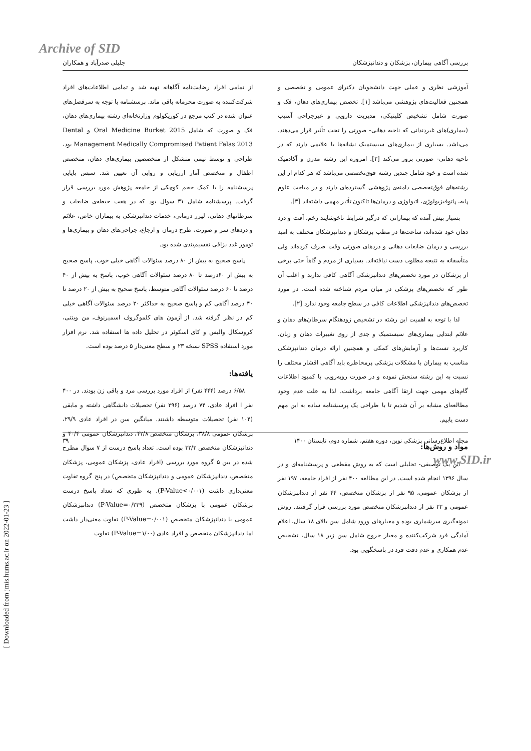Archive of SID
بررسی آگاهی بیماران، پزشکان و دندانپزشکان جلیلی صدرآباد و همکاران
آموزشی نظری و عملی جهت دانشجویان دکترای عمومی و تخصصی و همچنین فعالیت‌های پژوهشی می‌باشد [۱]. تخصص بیماری‌های دهان، فک و صورت شامل تشخیص کلینیکی، مدیریت دارویی و غیرجراحی آسیب (بیماری)های غیردندانی که ناحیه دهانی- صورتی را تحت تأثیر قرار می‌دهند، می‌باشد. بسیاری از بیماری‌های سیستمیک نشانه‌ها یا علایمی دارند که در ناحیه دهانی- صورتی بروز می‌کند [۲]. امروزه این رشته مدرن و آکادمیک شده است و خود شامل چندین رشته فوق‌تخصصی می‌باشد که هر کدام از این رشته‌های فوق‌تخصصی دامنه‌ی پژوهشی گسترده‌ای دارند و در مباحث علوم پایه، پاتوفیزیولوژی، اتیولوژی و درمان‌ها تاکنون تأثیر مهمی داشته‌اند [۳].
بسیار پیش آمده که بیمارانی که درگیر شرایط ناخوشایند زخم، آفت و درد دهان خود شده‌اند، ساعت‌ها در مطب پزشکان و دندانپزشکان مختلف به امید بررسی و درمان ضایعات دهانی و دردهای صورتی وقت صرف کرده‌اند ولی متأسفانه به نتیجه مطلوب دست نیافته‌اند. بسیاری از مردم و گاهاً حتی برخی از پزشکان در مورد تخصص‌های دندانپزشکی آگاهی کافی ندارند و اغلب آن طور که تخصص‌های پزشکی در میان مردم شناخته شده است، در مورد تخصص‌های دندانپزشکی اطلاعات کافی در سطح جامعه وجود ندارد [۲].
لذا با توجه به اهمیت این رشته در تشخیص زودهنگام سرطان‌های دهان و علائم ابتدایی بیماری‌های سیستمیک و جدی از روی تغییرات دهان و زبان، کاربرد تست‌ها و آزمایش‌های کمکی و همچنین ارائه درمان دندانپزشکی مناسب به بیماران با مشکلات پزشکی پرمخاطره باید آگاهی اقشار مختلف را نسبت به این رشته سنجش نموده و در صورت روبه‌رویی با کمبود اطلاعات گام‌های مهمی جهت ارتقا آگاهی جامعه برداشت. لذا به علت عدم وجود مطالعه‌ای مشابه بر آن شدیم تا با طراحی یک پرسشنامه ساده به این مهم دست یابیم.
مواد و روش‌ها:
این یک توصیفی- تحلیلی است که به روش مقطعی و پرسشنامه‌ای و در سال ۱۳۹۶ انجام شده است. در این مطالعه ۴۰۰ نفر از افراد جامعه، ۱۹۷ نفر از پزشکان عمومی، ۹۵ نفر از پزشکان متخصص، ۴۴ نفر از دندانپزشکان عمومی و ۲۲ نفر از دندانپزشکان متخصص مورد بررسی قرار گرفتند. روش نمونه‌گیری سرشماری بوده و معیارهای ورود شامل سن بالای ۱۸ سال، اعلام آمادگی فرد شرکت‌کننده و معیار خروج شامل سن زیر ۱۸ سال، تشخیص عدم همکاری و عدم دقت فرد در پاسخگویی بود.
از تمامی افراد رضایت‌نامه آگاهانه تهیه شد و تمامی اطلاعات‌های افراد شرکت‌کننده به صورت محرمانه باقی ماند. پرسشنامه با توجه به سرفصل‌های عنوان شده در کتب مرجع در کوریکولوم وزارتخانه‌ای رشته بیماری‌های دهان، فک و صورت که شامل Oral Medicine Burket 2015 و Dental Management Medically Compromised Patient Falas 2013 بود، طراحی و توسط تیمی متشکل از متخصصین بیماری‌های دهان، متخصص اطفال و متخصص آمار ارزیابی و روایی آن تعیین شد. سپس پایایی پرسشنامه را با کمک حجم کوچکی از جامعه پژوهش مورد بررسی قرار گرفت. پرسشنامه شامل ۳۱ سوال بود که در هفت حیطه‌ی ضایعات و سرطانهای دهانی، لیزر درمانی، خدمات دندانپزشکی به بیماران خاص، علائم و دردهای سر و صورت، طرح درمان و ارجاع، جراحی‌های دهان و بیماری‌ها و تومور غدد بزاقی تقسیم‌بندی شده بود.
پاسخ صحیح به بیش از ۸۰ درصد سئوالات آگاهی خیلی خوب، پاسخ صحیح به بیش از ۶۰درصد تا ۸۰ درصد سئوالات آگاهی خوب، پاسخ به بیش از ۴۰ درصد تا ۶۰ درصد سئوالات آگاهی متوسط، پاسخ صحیح به بیش از ۲۰ درصد تا ۴۰ درصد آگاهی کم و پاسخ صحیح به حداکثر ۲۰ درصد سئوالات آگاهی خیلی کم در نظر گرفته شد. از آزمون های کلموگروف اسمیرنوف، من ویتنی، کروسکال والیس و کای اسکوئر در تحلیل داده ها استفاده شد. نرم افزار مورد استفاده SPSS نسخه ۲۳ و سطح معنی‌دار ۵ درصد بوده است.
یافته‌ها:
۶/۵۸ درصد (۴۴۴ نفر) از افراد مورد بررسی مرد و باقی زن بودند. در ۴۰۰ نفر ا افراد عادی، ۷۴ درصد (۲۹۶ نفر) تحصیلات دانشگاهی داشته و مابقی (۱۰۴ نفر) تحصیلات متوسطه داشتند. میانگین سن در افراد عادی ۲۹/۹، پزشکان عمومی ۳۸/۸، پزشکان متخصص ۴۲/۸، دندانپزشکان عمومی ۴۰/۴ و دندانپزشکان متخصص ۳۲/۳ بوده است. تعداد پاسخ درست از ۷ سوال مطرح شده در بین ۵ گروه مورد بررسی (افراد عادی، پزشکان عمومی، پزشکان متخصص، دندانپزشکان عمومی و دندانپزشکان متخصص) در پنج گروه تفاوت معنی‌داری داشت (P-Value<۰/۰۰۱). به طوری که تعداد پاسخ درست پزشکان عمومی با پزشکان متخصص (P-Value=۰/۲۳۹) دندانپزشکان عمومی با دندانپزشکان متخصص (P-Value=۰/۰۰۱) تفاوت معنی‌دار داشت اما دندانپزشکان متخصص و افراد عادی (P-Value=۱/۰۰) تفاوت
مجله اطلاع‌رسانی پزشکی نوین، دوره هفتم، شماره دوم، تابستان ۱۴۰۰ ۳۹
www.SID.ir
[ Downloaded from jmis.hums.ac.ir on 2022-01-23 ]